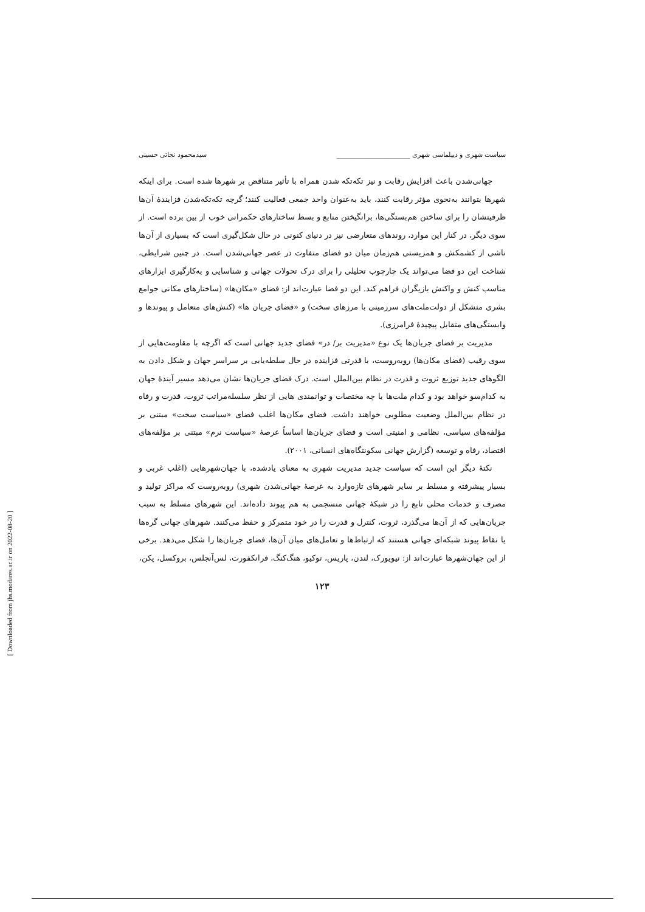[ Downloaded from jhs.modares.ac.ir on 2022-08-20 ]
سیاست شهری و دیپلماسی شهری ______________________ سیدمحمود نجاتی حسینی
جهانی‌شدن باعث افزایش رقابت و نیز تکه‌تکه شدن همراه با تأثیر متناقض بر شهرها شده است. برای اینکه شهرها بتوانند به‌نحوی مؤثر رقابت کنند، باید به‌عنوان واحد جمعی فعالیت کنند؛ گرچه تکه‌تکه‌شدن فزایندهٔ آن‌ها ظرفیتشان را برای ساختن هم‌بستگی‌ها، برانگیختن منابع و بسط ساختارهای حکمرانی خوب از بین برده است. از سوی دیگر، در کنار این موارد، روندهای متعارضی نیز در دنیای کنونی در حال شکل‌گیری است که بسیاری از آن‌ها ناشی از کشمکش و همزیستی هم‌زمان میان دو فضای متفاوت در عصر جهانی‌شدن است. در چنین شرایطی، شناخت این دو فضا می‌تواند یک چارچوب تحلیلی را برای درک تحولات جهانی و شناسایی و به‌کارگیری ابزارهای مناسب کنش و واکنش بازیگران فراهم کند. این دو فضا عبارت‌اند از: فضای «مکان‌ها» (ساختارهای مکانی جوامع بشری متشکل از دولت‌ملت‌های سرزمینی با مرزهای سخت) و «فضای جریان ها» (کنش‌های متعامل و پیوندها و وابستگی‌های متقابل پیچیدهٔ فرامرزی).
مدیریت بر فضای جریان‌ها یک نوع «مدیریت بر/ در» فضای جدید جهانی است که اگرچه با مقاومت‌هایی از سوی رقیب (فضای مکان‌ها) روبه‌روست، با قدرتی فزاینده در حال سلطه‌یابی بر سراسر جهان و شکل دادن به الگوهای جدید توزیع ثروت و قدرت در نظام بین‌الملل است. درک فضای جریان‌ها نشان می‌دهد مسیر آیندهٔ جهان به کدام‌سو خواهد بود و کدام ملت‌ها با چه مختصات و توانمندی هایی از نظر سلسله‌مراتب ثروت، قدرت و رفاه در نظام بین‌الملل وضعیت مطلوبی خواهند داشت. فضای مکان‌ها اغلب فضای «سیاست سخت» مبتنی بر مؤلفه‌های سیاسی، نظامی و امنیتی است و فضای جریان‌ها اساساً عرصهٔ «سیاست نرم» مبتنی بر مؤلفه‌های اقتصاد، رفاه و توسعه (گزارش جهانی سکونتگاه‌های انسانی، ۲۰۰۱).
نکتهٔ دیگر این است که سیاست جدید مدیریت شهری به معنای یادشده، با جهان‌شهرهایی (اغلب غربی و بسیار پیشرفته و مسلط بر سایر شهرهای تازه‌وارد به عرصهٔ جهانی‌شدن شهری) روبه‌روست که مراکز تولید و مصرف و خدمات محلی تابع را در شبکهٔ جهانی منسجمی به هم پیوند داده‌اند. این شهرهای مسلط به سبب جریان‌هایی که از آن‌ها می‌گذرد، ثروت، کنترل و قدرت را در خود متمرکز و حفظ می‌کنند. شهرهای جهانی گره‌ها یا نقاط پیوند شبکه‌ای جهانی هستند که ارتباط‌ها و تعامل‌های میان آن‌ها، فضای جریان‌ها را شکل می‌دهد. برخی از این جهان‌شهرها عبارت‌اند از: نیویورک، لندن، پاریس، توکیو، هنگ‌کنگ، فرانکفورت، لس‌آنجلس، بروکسل، پکن،
۱۲۳